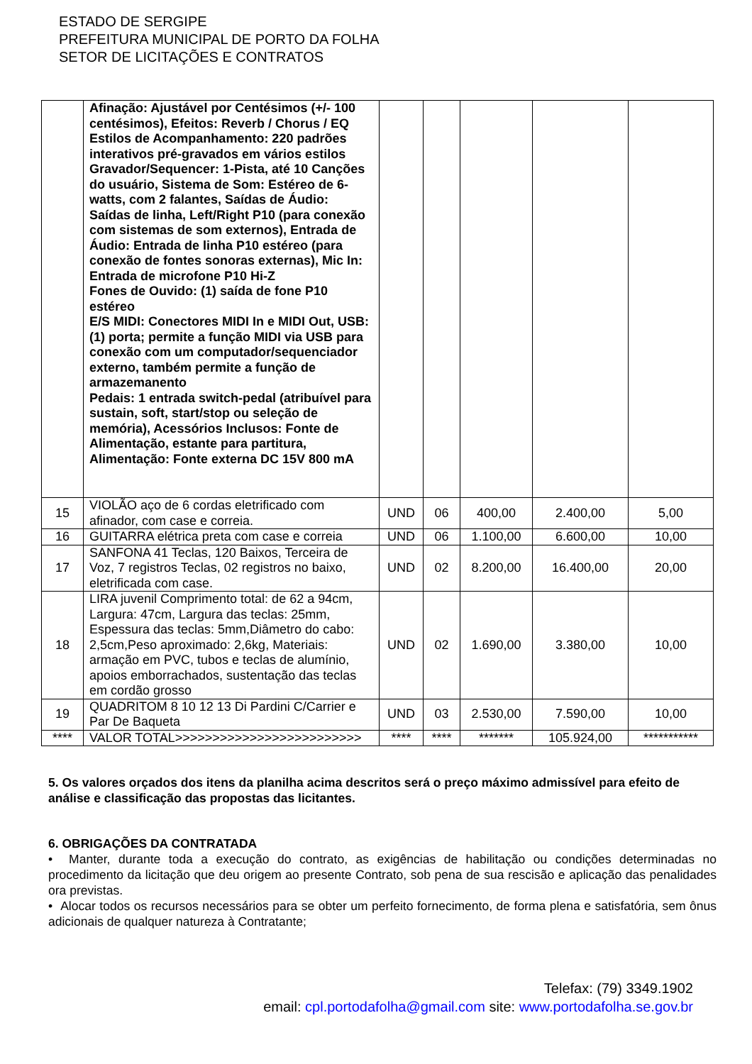ESTADO DE SERGIPE
PREFEITURA MUNICIPAL DE PORTO DA FOLHA
SETOR DE LICITAÇÕES E CONTRATOS
| | Afinação: Ajustável por Centésimos (+/- 100 centésimos), Efeitos: Reverb / Chorus / EQ Estilos de Acompanhamento: 220 padrões interativos pré-gravados em vários estilos Gravador/Sequencer: 1-Pista, até 10 Canções do usuário, Sistema de Som: Estéreo de 6-watts, com 2 falantes, Saídas de Áudio: Saídas de linha, Left/Right P10 (para conexão com sistemas de som externos), Entrada de Áudio: Entrada de linha P10 estéreo (para conexão de fontes sonoras externas), Mic In: Entrada de microfone P10 Hi-Z Fones de Ouvido: (1) saída de fone P10 estéreo E/S MIDI: Conectores MIDI In e MIDI Out, USB: (1) porta; permite a função MIDI via USB para conexão com um computador/sequenciador externo, também permite a função de armazemanento Pedais: 1 entrada switch-pedal (atribuível para sustain, soft, start/stop ou seleção de memória), Acessórios Inclusos: Fonte de Alimentação, estante para partitura, Alimentação: Fonte externa DC 15V 800 mA | | | | | |
| 15 | VIOLÃO aço de 6 cordas eletrificado com afinador, com case e correia. | UND | 06 | 400,00 | 2.400,00 | 5,00 |
| 16 | GUITARRA elétrica preta com case e correia | UND | 06 | 1.100,00 | 6.600,00 | 10,00 |
| 17 | SANFONA 41 Teclas, 120 Baixos, Terceira de Voz, 7 registros Teclas, 02 registros no baixo, eletrificada com case. | UND | 02 | 8.200,00 | 16.400,00 | 20,00 |
| 18 | LIRA juvenil Comprimento total: de 62 a 94cm, Largura: 47cm, Largura das teclas: 25mm, Espessura das teclas: 5mm,Diâmetro do cabo: 2,5cm,Peso aproximado: 2,6kg, Materiais: armação em PVC, tubos e teclas de alumínio, apoios emborrachados, sustentação das teclas em cordão grosso | UND | 02 | 1.690,00 | 3.380,00 | 10,00 |
| 19 | QUADRITOM 8 10 12 13 Di Pardini C/Carrier e Par De Baqueta | UND | 03 | 2.530,00 | 7.590,00 | 10,00 |
| **** | VALOR TOTAL>>>>>>>>>>>>>>>>>>>>>>>>> | **** | **** | ******* | 105.924,00 | *********** |
5. Os valores orçados dos itens da planilha acima descritos será o preço máximo admissível para efeito de análise e classificação das propostas das licitantes.
6. OBRIGAÇÕES DA CONTRATADA
• Manter, durante toda a execução do contrato, as exigências de habilitação ou condições determinadas no procedimento da licitação que deu origem ao presente Contrato, sob pena de sua rescisão e aplicação das penalidades ora previstas.
• Alocar todos os recursos necessários para se obter um perfeito fornecimento, de forma plena e satisfatória, sem ônus adicionais de qualquer natureza à Contratante;
Telefax: (79) 3349.1902
email: cpl.portodafolha@gmail.com site: www.portodafolha.se.gov.br